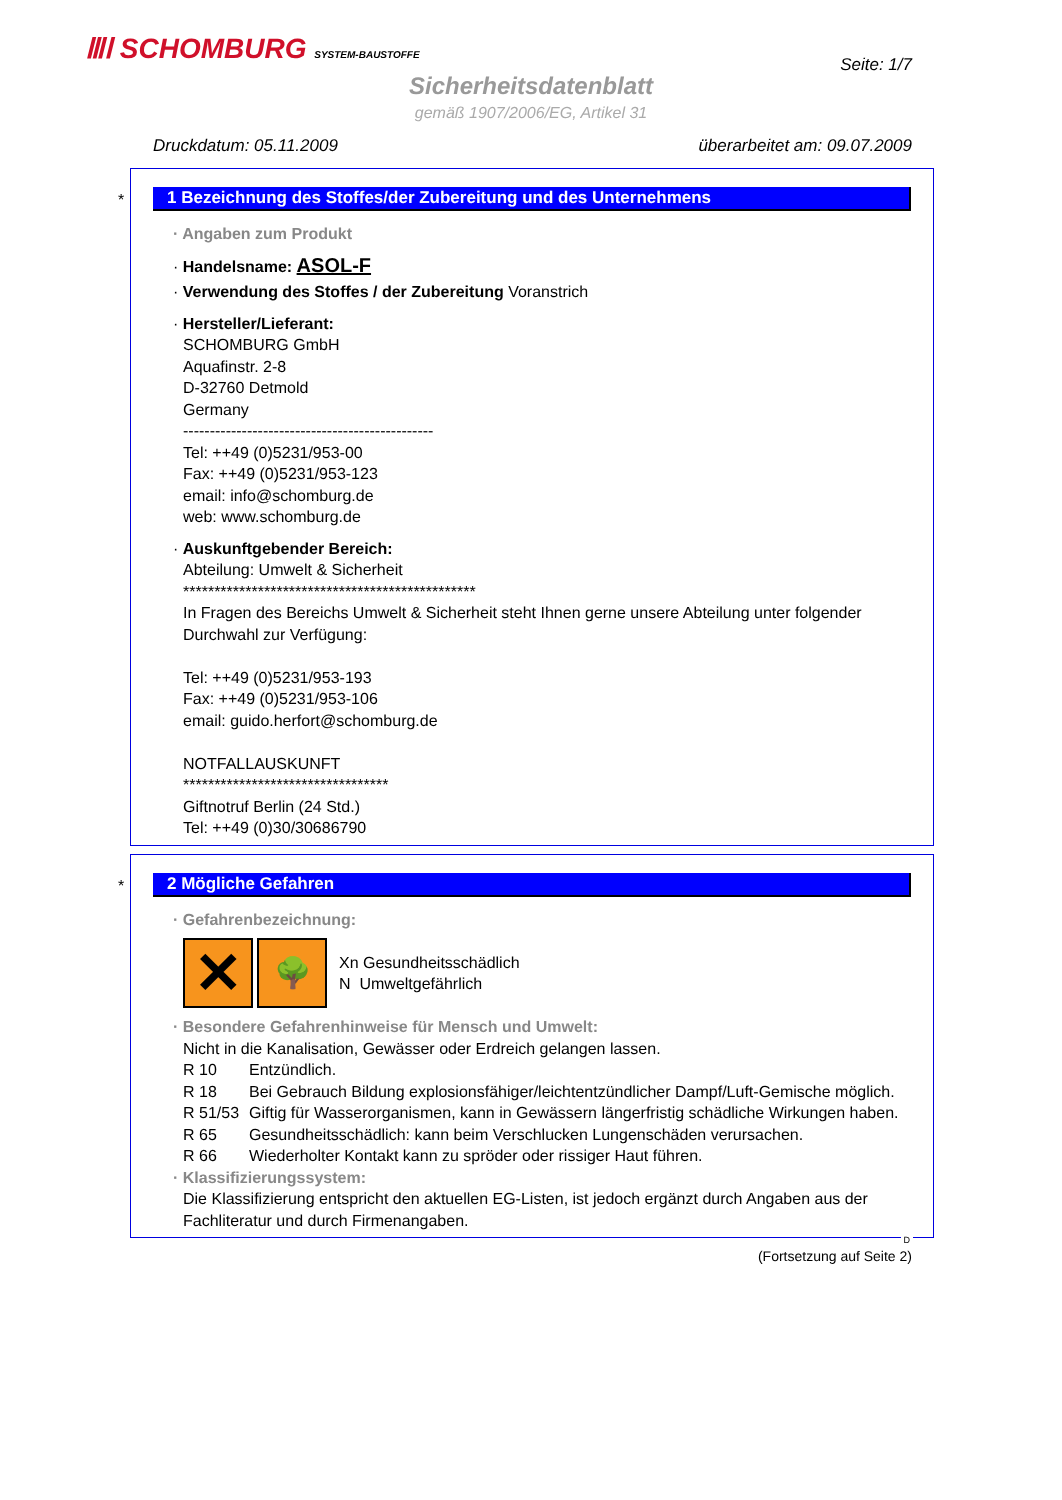ⅢⅠ SCHOMBURG SYSTEM-BAUSTOFFE Seite: 1/7
Sicherheitsdatenblatt
gemäß 1907/2006/EG, Artikel 31
Druckdatum: 05.11.2009 überarbeitet am: 09.07.2009
*
1 Bezeichnung des Stoffes/der Zubereitung und des Unternehmens
· Angaben zum Produkt
· Handelsname: ASOL-F
· Verwendung des Stoffes / der Zubereitung Voranstrich
· Hersteller/Lieferant:
SCHOMBURG GmbH
Aquafinstr. 2-8
D-32760 Detmold
Germany
-----------------------------------------------
Tel: ++49 (0)5231/953-00
Fax: ++49 (0)5231/953-123
email: info@schomburg.de
web: www.schomburg.de
· Auskunftgebender Bereich:
Abteilung: Umwelt & Sicherheit
***********************************************
In Fragen des Bereichs Umwelt & Sicherheit steht Ihnen gerne unsere Abteilung unter folgender Durchwahl zur Verfügung:
Tel: ++49 (0)5231/953-193
Fax: ++49 (0)5231/953-106
email: guido.herfort@schomburg.de
NOTFALLAUSKUNFT
*********************************
Giftnotruf Berlin (24 Std.)
Tel: ++49 (0)30/30686790
*
2 Mögliche Gefahren
· Gefahrenbezeichnung:
✕ 🌳
Xn Gesundheitsschädlich
N Umweltgefährlich
· Besondere Gefahrenhinweise für Mensch und Umwelt:
Nicht in die Kanalisation, Gewässer oder Erdreich gelangen lassen.
R 10 Entzündlich.
R 18 Bei Gebrauch Bildung explosionsfähiger/leichtentzündlicher Dampf/Luft-Gemische möglich.
R 51/53 Giftig für Wasserorganismen, kann in Gewässern längerfristig schädliche Wirkungen haben.
R 65 Gesundheitsschädlich: kann beim Verschlucken Lungenschäden verursachen.
R 66 Wiederholter Kontakt kann zu spröder oder rissiger Haut führen.
· Klassifizierungssystem:
Die Klassifizierung entspricht den aktuellen EG-Listen, ist jedoch ergänzt durch Angaben aus der Fachliteratur und durch Firmenangaben.
D
(Fortsetzung auf Seite 2)